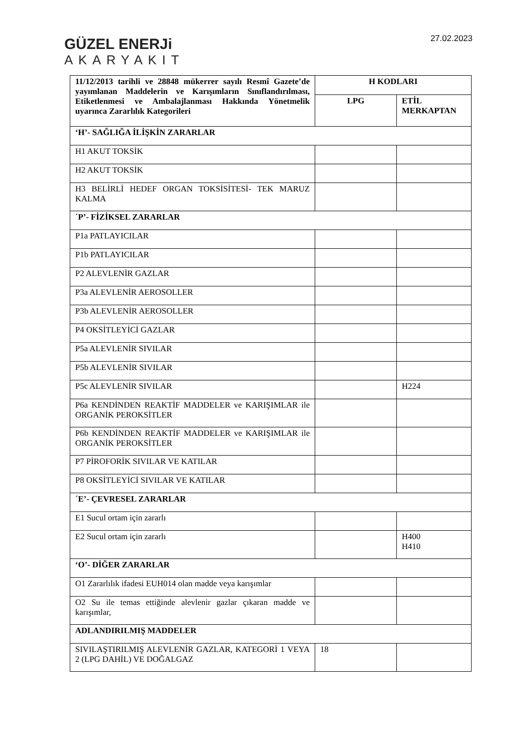GÜZEL ENERJi
AKARYAKIT
27.02.2023
| 11/12/2013 tarihli ve 28848 mükerrer sayılı Resmî Gazete’de yayımlanan Maddelerin ve Karışımların Sınıflandırılması, Etiketlenmesi ve Ambalajlanması Hakkında Yönetmelik uyarınca Zararlılık Kategorileri | H KODLARI | |
| --- | --- | --- |
| | LPG | ETİL MERKAPTAN |
| ‘H’- SAĞLIĞA İLİŞKİN ZARARLAR | | |
| H1 AKUT TOKSİK | | |
| H2 AKUT TOKSİK | | |
| H3 BELİRLİ HEDEF ORGAN TOKSİSİTESİ- TEK MARUZ KALMA | | |
| ´P’- FİZİKSEL ZARARLAR | | |
| P1a PATLAYICILAR | | |
| P1b PATLAYICILAR | | |
| P2 ALEVLENİR GAZLAR | | |
| P3a ALEVLENİR AEROSOLLER | | |
| P3b ALEVLENİR AEROSOLLER | | |
| P4 OKSİTLEYİCİ GAZLAR | | |
| P5a ALEVLENİR SIVILAR | | |
| P5b ALEVLENİR SIVILAR | | |
| P5c ALEVLENİR SIVILAR | | H224 |
| P6a KENDİNDEN REAKTİF MADDELER ve KARIŞIMLAR ile ORGANİK PEROKSİTLER | | |
| P6b KENDİNDEN REAKTİF MADDELER ve KARIŞIMLAR ile ORGANİK PEROKSİTLER | | |
| P7 PİROFORİK SIVILAR VE KATILAR | | |
| P8 OKSİTLEYİCİ SIVILAR VE KATILAR | | |
| ´E’- ÇEVRESEL ZARARLAR | | |
| E1 Sucul ortam için zararlı | | |
| E2 Sucul ortam için zararlı | | H400 H410 |
| ‘O’- DİĞER ZARARLAR | | |
| O1 Zararlılık ifadesi EUH014 olan madde veya karışımlar | | |
| O2 Su ile temas ettiğinde alevlenir gazlar çıkaran madde ve karışımlar, | | |
| ADLANDIRILMIŞ MADDELER | | |
| SIVILAŞTIRILMIŞ ALEVLENİR GAZLAR, KATEGORİ 1 VEYA 2 (LPG DAHİL) VE DOĞALGAZ | 18 | |